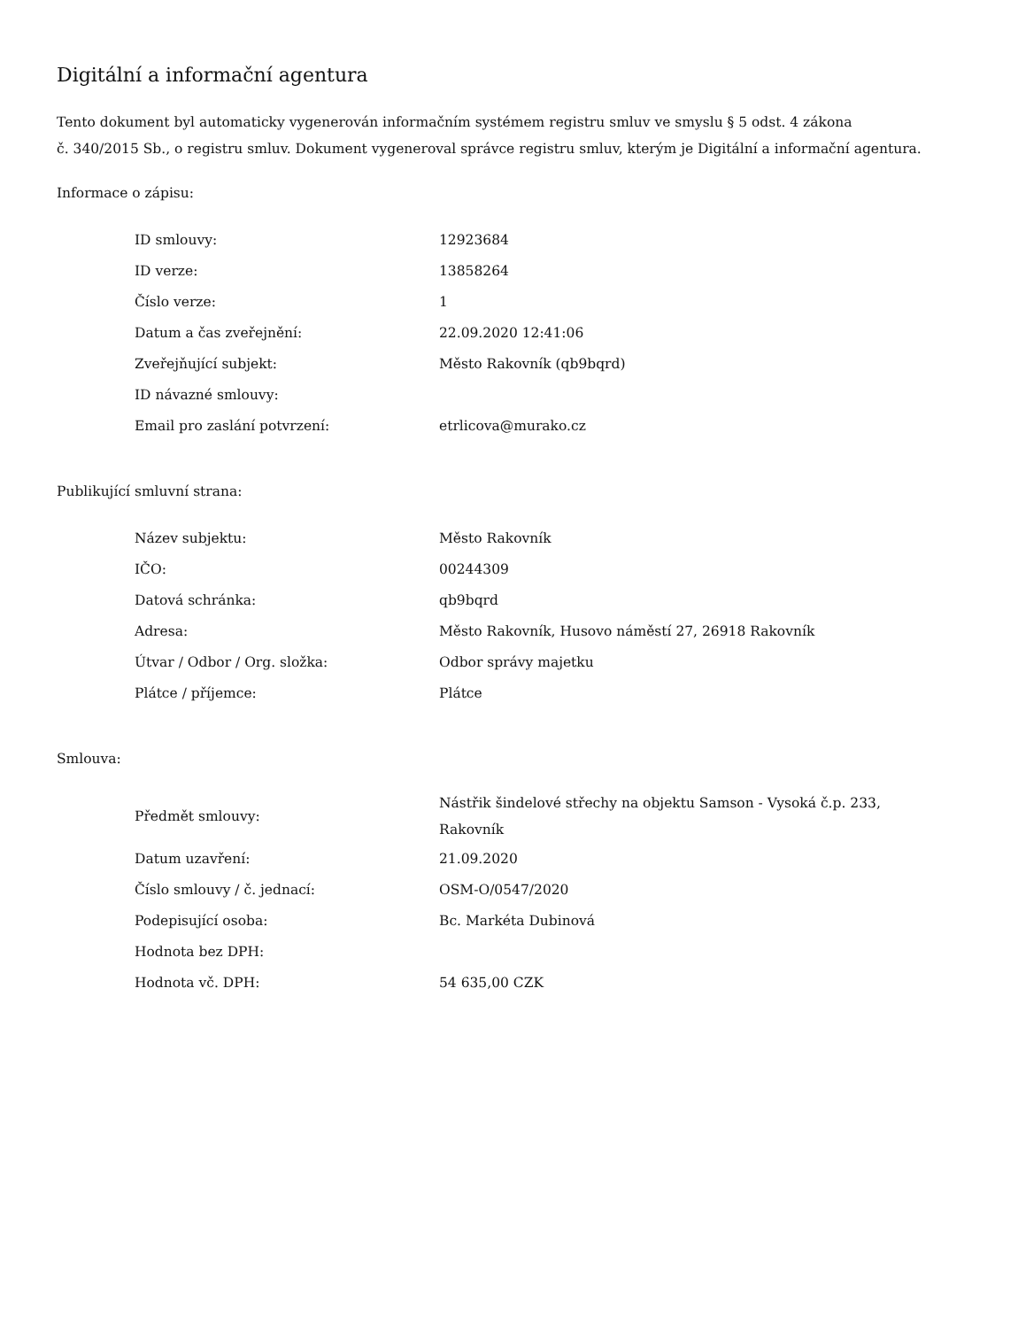Digitální a informační agentura
Tento dokument byl automaticky vygenerován informačním systémem registru smluv ve smyslu § 5 odst. 4 zákona
č. 340/2015 Sb., o registru smluv. Dokument vygeneroval správce registru smluv, kterým je Digitální a informační agentura.
Informace o zápisu:
| ID smlouvy: | 12923684 |
| ID verze: | 13858264 |
| Číslo verze: | 1 |
| Datum a čas zveřejnění: | 22.09.2020 12:41:06 |
| Zveřejňující subjekt: | Město Rakovník (qb9bqrd) |
| ID návazné smlouvy: | |
| Email pro zaslání potvrzení: | etrlicova@murako.cz |
Publikující smluvní strana:
| Název subjektu: | Město Rakovník |
| IČO: | 00244309 |
| Datová schránka: | qb9bqrd |
| Adresa: | Město Rakovník, Husovo náměstí 27, 26918 Rakovník |
| Útvar / Odbor / Org. složka: | Odbor správy majetku |
| Plátce / příjemce: | Plátce |
Smlouva:
| Předmět smlouvy: | Nástřik šindelové střechy na objektu Samson - Vysoká č.p. 233, Rakovník |
| Datum uzavření: | 21.09.2020 |
| Číslo smlouvy / č. jednací: | OSM-O/0547/2020 |
| Podepisující osoba: | Bc. Markéta Dubinová |
| Hodnota bez DPH: | |
| Hodnota vč. DPH: | 54 635,00 CZK |